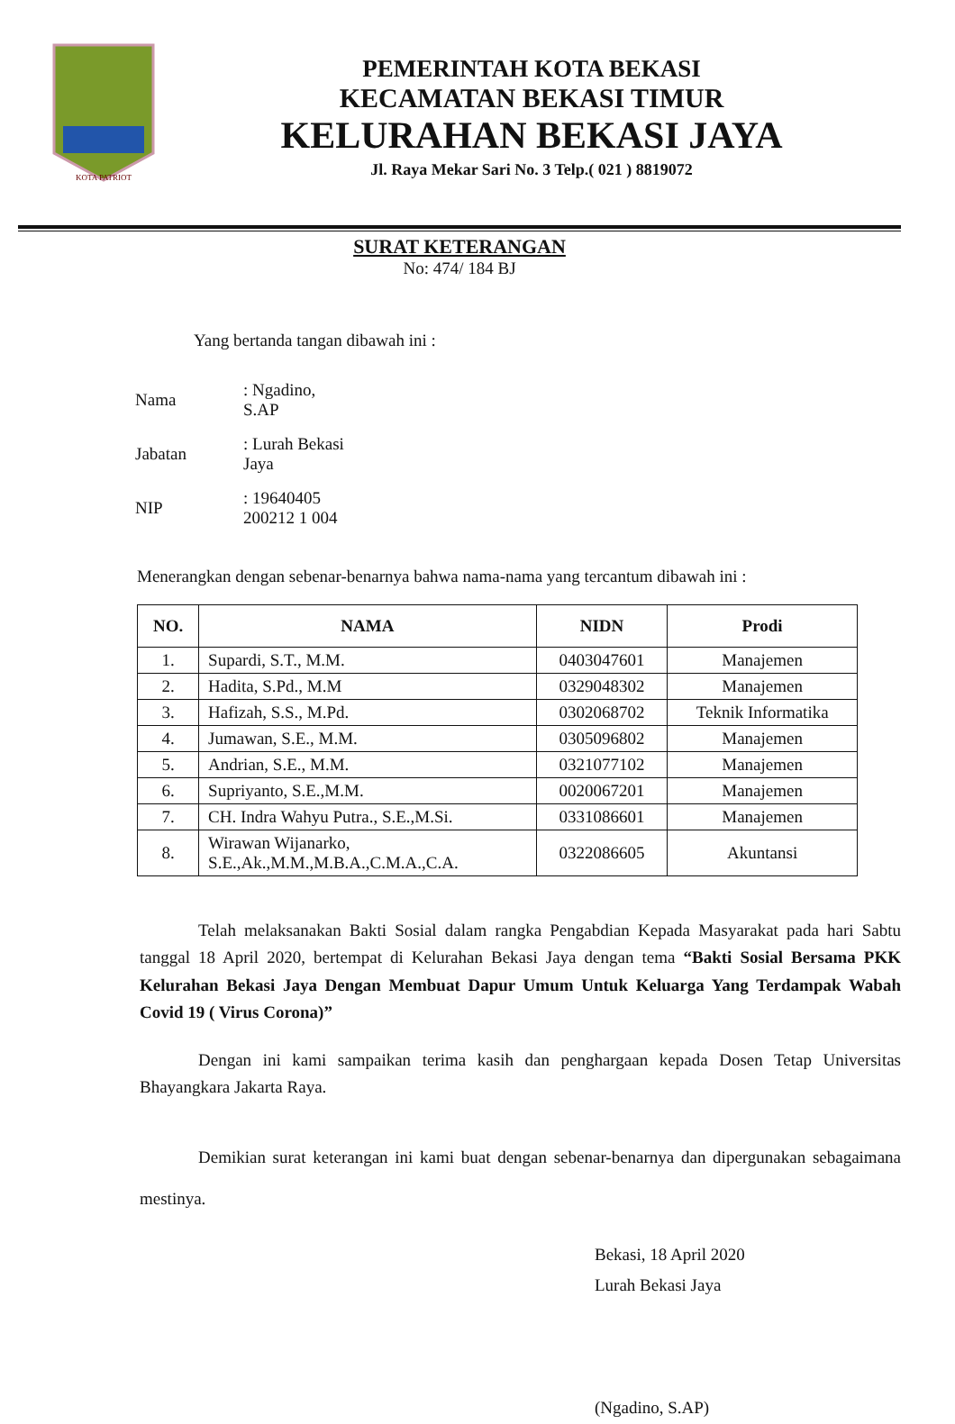KOTA PATRIOT
PEMERINTAH KOTA BEKASI
KECAMATAN BEKASI TIMUR
KELURAHAN BEKASI JAYA
Jl. Raya Mekar Sari No. 3 Telp.( 021 ) 8819072
SURAT KETERANGAN
No: 474/ 184 BJ
Yang bertanda tangan dibawah ini :
| Nama | : Ngadino, S.AP |
| Jabatan | : Lurah Bekasi Jaya |
| NIP | : 19640405 200212 1 004 |
Menerangkan dengan sebenar-benarnya bahwa nama-nama yang tercantum dibawah ini :
| NO. | NAMA | NIDN | Prodi |
| --- | --- | --- | --- |
| 1. | Supardi, S.T., M.M. | 0403047601 | Manajemen |
| 2. | Hadita, S.Pd., M.M | 0329048302 | Manajemen |
| 3. | Hafizah, S.S., M.Pd. | 0302068702 | Teknik Informatika |
| 4. | Jumawan, S.E., M.M. | 0305096802 | Manajemen |
| 5. | Andrian, S.E., M.M. | 0321077102 | Manajemen |
| 6. | Supriyanto, S.E.,M.M. | 0020067201 | Manajemen |
| 7. | CH. Indra Wahyu Putra., S.E.,M.Si. | 0331086601 | Manajemen |
| 8. | Wirawan Wijanarko, S.E.,Ak.,M.M.,M.B.A.,C.M.A.,C.A. | 0322086605 | Akuntansi |
Telah melaksanakan Bakti Sosial dalam rangka Pengabdian Kepada Masyarakat pada hari Sabtu tanggal 18 April 2020, bertempat di Kelurahan Bekasi Jaya dengan tema “Bakti Sosial Bersama PKK Kelurahan Bekasi Jaya Dengan Membuat Dapur Umum Untuk Keluarga Yang Terdampak Wabah Covid 19 ( Virus Corona)”
Dengan ini kami sampaikan terima kasih dan penghargaan kepada Dosen Tetap Universitas Bhayangkara Jakarta Raya.
Demikian surat keterangan ini kami buat dengan sebenar-benarnya dan dipergunakan sebagaimana mestinya.
Bekasi, 18 April 2020
Lurah Bekasi Jaya
(Ngadino, S.AP)